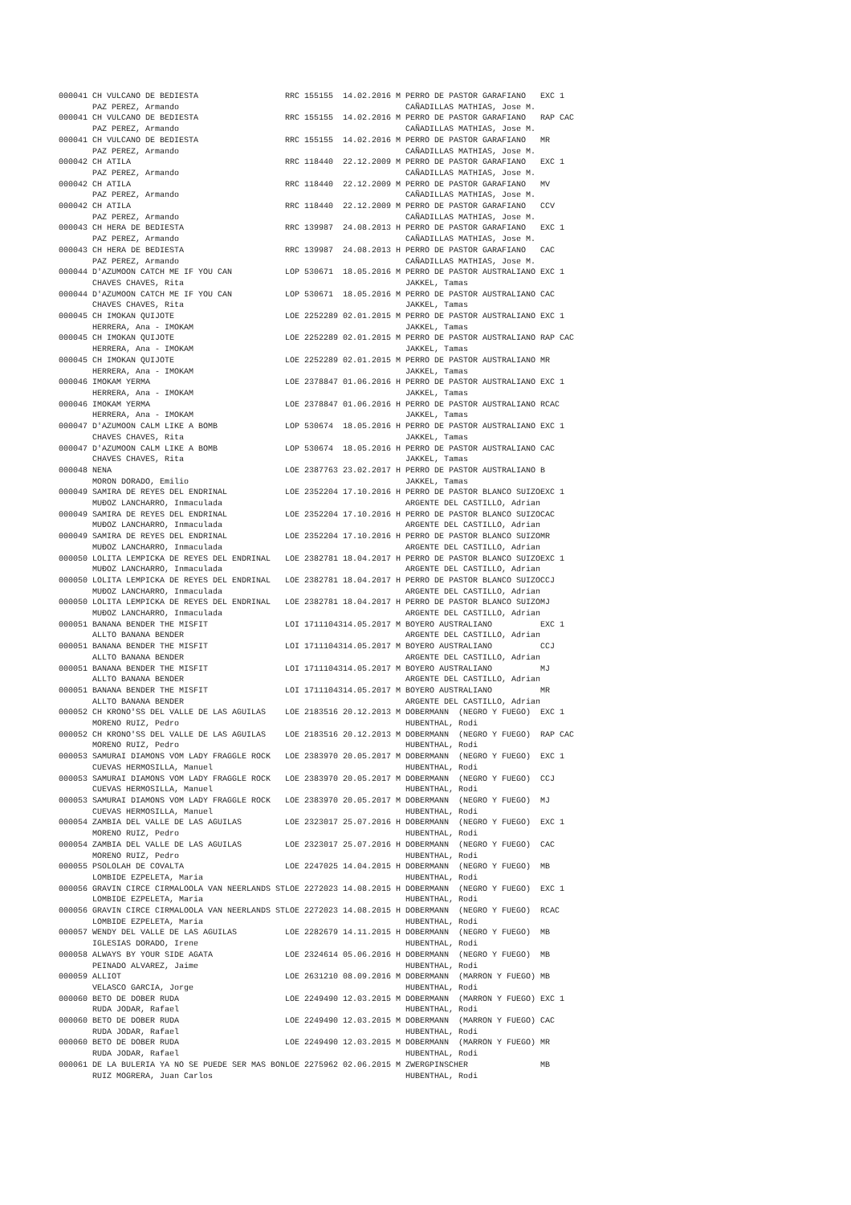| 000041 CH VULCANO DE BEDIESTA | RRC 155155 | 14.02.2016 M PERRO DE PASTOR GARAFIANO | EXC 1 |
| PAZ PEREZ, Armando | | CAÑADILLAS MATHIAS, Jose M. | |
| 000041 CH VULCANO DE BEDIESTA | RRC 155155 | 14.02.2016 M PERRO DE PASTOR GARAFIANO | RAP CAC |
| PAZ PEREZ, Armando | | CAÑADILLAS MATHIAS, Jose M. | |
| 000041 CH VULCANO DE BEDIESTA | RRC 155155 | 14.02.2016 M PERRO DE PASTOR GARAFIANO | MR |
| PAZ PEREZ, Armando | | CAÑADILLAS MATHIAS, Jose M. | |
| 000042 CH ATILA | RRC 118440 | 22.12.2009 M PERRO DE PASTOR GARAFIANO | EXC 1 |
| PAZ PEREZ, Armando | | CAÑADILLAS MATHIAS, Jose M. | |
| 000042 CH ATILA | RRC 118440 | 22.12.2009 M PERRO DE PASTOR GARAFIANO | MV |
| PAZ PEREZ, Armando | | CAÑADILLAS MATHIAS, Jose M. | |
| 000042 CH ATILA | RRC 118440 | 22.12.2009 M PERRO DE PASTOR GARAFIANO | CCV |
| PAZ PEREZ, Armando | | CAÑADILLAS MATHIAS, Jose M. | |
| 000043 CH HERA DE BEDIESTA | RRC 139987 | 24.08.2013 H PERRO DE PASTOR GARAFIANO | EXC 1 |
| PAZ PEREZ, Armando | | CAÑADILLAS MATHIAS, Jose M. | |
| 000043 CH HERA DE BEDIESTA | RRC 139987 | 24.08.2013 H PERRO DE PASTOR GARAFIANO | CAC |
| PAZ PEREZ, Armando | | CAÑADILLAS MATHIAS, Jose M. | |
| 000044 D'AZUMOON CATCH ME IF YOU CAN | LOP 530671 | 18.05.2016 M PERRO DE PASTOR AUSTRALIANO | EXC 1 |
| CHAVES CHAVES, Rita | | JAKKEL, Tamas | |
| 000044 D'AZUMOON CATCH ME IF YOU CAN | LOP 530671 | 18.05.2016 M PERRO DE PASTOR AUSTRALIANO | CAC |
| CHAVES CHAVES, Rita | | JAKKEL, Tamas | |
| 000045 CH IMOKAN QUIJOTE | LOE 2252289 | 02.01.2015 M PERRO DE PASTOR AUSTRALIANO | EXC 1 |
| HERRERA, Ana - IMOKAM | | JAKKEL, Tamas | |
| 000045 CH IMOKAN QUIJOTE | LOE 2252289 | 02.01.2015 M PERRO DE PASTOR AUSTRALIANO | RAP CAC |
| HERRERA, Ana - IMOKAM | | JAKKEL, Tamas | |
| 000045 CH IMOKAN QUIJOTE | LOE 2252289 | 02.01.2015 M PERRO DE PASTOR AUSTRALIANO | MR |
| HERRERA, Ana - IMOKAM | | JAKKEL, Tamas | |
| 000046 IMOKAM YERMA | LOE 2378847 | 01.06.2016 H PERRO DE PASTOR AUSTRALIANO | EXC 1 |
| HERRERA, Ana - IMOKAM | | JAKKEL, Tamas | |
| 000046 IMOKAM YERMA | LOE 2378847 | 01.06.2016 H PERRO DE PASTOR AUSTRALIANO | RCAC |
| HERRERA, Ana - IMOKAM | | JAKKEL, Tamas | |
| 000047 D'AZUMOON CALM LIKE A BOMB | LOP 530674 | 18.05.2016 H PERRO DE PASTOR AUSTRALIANO | EXC 1 |
| CHAVES CHAVES, Rita | | JAKKEL, Tamas | |
| 000047 D'AZUMOON CALM LIKE A BOMB | LOP 530674 | 18.05.2016 H PERRO DE PASTOR AUSTRALIANO | CAC |
| CHAVES CHAVES, Rita | | JAKKEL, Tamas | |
| 000048 NENA | LOE 2387763 | 23.02.2017 H PERRO DE PASTOR AUSTRALIANO | B |
| MORON DORADO, Emilio | | JAKKEL, Tamas | |
| 000049 SAMIRA DE REYES DEL ENDRINAL | LOE 2352204 | 17.10.2016 H PERRO DE PASTOR BLANCO SUIZO | EXC 1 |
| MUĐOZ LANCHARRO, Inmaculada | | ARGENTE DEL CASTILLO, Adrian | |
| 000049 SAMIRA DE REYES DEL ENDRINAL | LOE 2352204 | 17.10.2016 H PERRO DE PASTOR BLANCO SUIZO | CAC |
| MUĐOZ LANCHARRO, Inmaculada | | ARGENTE DEL CASTILLO, Adrian | |
| 000049 SAMIRA DE REYES DEL ENDRINAL | LOE 2352204 | 17.10.2016 H PERRO DE PASTOR BLANCO SUIZO | MR |
| MUĐOZ LANCHARRO, Inmaculada | | ARGENTE DEL CASTILLO, Adrian | |
| 000050 LOLITA LEMPICKA DE REYES DEL ENDRINAL | LOE 2382781 | 18.04.2017 H PERRO DE PASTOR BLANCO SUIZO | EXC 1 |
| MUĐOZ LANCHARRO, Inmaculada | | ARGENTE DEL CASTILLO, Adrian | |
| 000050 LOLITA LEMPICKA DE REYES DEL ENDRINAL | LOE 2382781 | 18.04.2017 H PERRO DE PASTOR BLANCO SUIZO | CCJ |
| MUĐOZ LANCHARRO, Inmaculada | | ARGENTE DEL CASTILLO, Adrian | |
| 000050 LOLITA LEMPICKA DE REYES DEL ENDRINAL | LOE 2382781 | 18.04.2017 H PERRO DE PASTOR BLANCO SUIZO | MJ |
| MUĐOZ LANCHARRO, Inmaculada | | ARGENTE DEL CASTILLO, Adrian | |
| 000051 BANANA BENDER THE MISFIT | LOI 17111043 | 14.05.2017 M BOYERO AUSTRALIANO | EXC 1 |
| ALLTO BANANA BENDER | | ARGENTE DEL CASTILLO, Adrian | |
| 000051 BANANA BENDER THE MISFIT | LOI 17111043 | 14.05.2017 M BOYERO AUSTRALIANO | CCJ |
| ALLTO BANANA BENDER | | ARGENTE DEL CASTILLO, Adrian | |
| 000051 BANANA BENDER THE MISFIT | LOI 17111043 | 14.05.2017 M BOYERO AUSTRALIANO | MJ |
| ALLTO BANANA BENDER | | ARGENTE DEL CASTILLO, Adrian | |
| 000051 BANANA BENDER THE MISFIT | LOI 17111043 | 14.05.2017 M BOYERO AUSTRALIANO | MR |
| ALLTO BANANA BENDER | | ARGENTE DEL CASTILLO, Adrian | |
| 000052 CH KRONO'SS DEL VALLE DE LAS AGUILAS | LOE 2183516 | 20.12.2013 M DOBERMANN (NEGRO Y FUEGO) | EXC 1 |
| MORENO RUIZ, Pedro | | HUBENTHAL, Rodi | |
| 000052 CH KRONO'SS DEL VALLE DE LAS AGUILAS | LOE 2183516 | 20.12.2013 M DOBERMANN (NEGRO Y FUEGO) | RAP CAC |
| MORENO RUIZ, Pedro | | HUBENTHAL, Rodi | |
| 000053 SAMURAI DIAMONS VOM LADY FRAGGLE ROCK | LOE 2383970 | 20.05.2017 M DOBERMANN (NEGRO Y FUEGO) | EXC 1 |
| CUEVAS HERMOSILLA, Manuel | | HUBENTHAL, Rodi | |
| 000053 SAMURAI DIAMONS VOM LADY FRAGGLE ROCK | LOE 2383970 | 20.05.2017 M DOBERMANN (NEGRO Y FUEGO) | CCJ |
| CUEVAS HERMOSILLA, Manuel | | HUBENTHAL, Rodi | |
| 000053 SAMURAI DIAMONS VOM LADY FRAGGLE ROCK | LOE 2383970 | 20.05.2017 M DOBERMANN (NEGRO Y FUEGO) | MJ |
| CUEVAS HERMOSILLA, Manuel | | HUBENTHAL, Rodi | |
| 000054 ZAMBIA DEL VALLE DE LAS AGUILAS | LOE 2323017 | 25.07.2016 H DOBERMANN (NEGRO Y FUEGO) | EXC 1 |
| MORENO RUIZ, Pedro | | HUBENTHAL, Rodi | |
| 000054 ZAMBIA DEL VALLE DE LAS AGUILAS | LOE 2323017 | 25.07.2016 H DOBERMANN (NEGRO Y FUEGO) | CAC |
| MORENO RUIZ, Pedro | | HUBENTHAL, Rodi | |
| 000055 PSOLOLAH DE COVALTA | LOE 2247025 | 14.04.2015 H DOBERMANN (NEGRO Y FUEGO) | MB |
| LOMBIDE EZPELETA, Maria | | HUBENTHAL, Rodi | |
| 000056 GRAVIN CIRCE CIRMALOOLA VAN NEERLANDS ST | LOE 2272023 | 14.08.2015 H DOBERMANN (NEGRO Y FUEGO) | EXC 1 |
| LOMBIDE EZPELETA, Maria | | HUBENTHAL, Rodi | |
| 000056 GRAVIN CIRCE CIRMALOOLA VAN NEERLANDS ST | LOE 2272023 | 14.08.2015 H DOBERMANN (NEGRO Y FUEGO) | RCAC |
| LOMBIDE EZPELETA, Maria | | HUBENTHAL, Rodi | |
| 000057 WENDY DEL VALLE DE LAS AGUILAS | LOE 2282679 | 14.11.2015 H DOBERMANN (NEGRO Y FUEGO) | MB |
| IGLESIAS DORADO, Irene | | HUBENTHAL, Rodi | |
| 000058 ALWAYS BY YOUR SIDE AGATA | LOE 2324614 | 05.06.2016 H DOBERMANN (NEGRO Y FUEGO) | MB |
| PEINADO ALVAREZ, Jaime | | HUBENTHAL, Rodi | |
| 000059 ALLIOT | LOE 2631210 | 08.09.2016 M DOBERMANN (MARRON Y FUEGO) | MB |
| VELASCO GARCIA, Jorge | | HUBENTHAL, Rodi | |
| 000060 BETO DE DOBER RUDA | LOE 2249490 | 12.03.2015 M DOBERMANN (MARRON Y FUEGO) | EXC 1 |
| RUDA JODAR, Rafael | | HUBENTHAL, Rodi | |
| 000060 BETO DE DOBER RUDA | LOE 2249490 | 12.03.2015 M DOBERMANN (MARRON Y FUEGO) | CAC |
| RUDA JODAR, Rafael | | HUBENTHAL, Rodi | |
| 000060 BETO DE DOBER RUDA | LOE 2249490 | 12.03.2015 M DOBERMANN (MARRON Y FUEGO) | MR |
| RUDA JODAR, Rafael | | HUBENTHAL, Rodi | |
| 000061 DE LA BULERIA YA NO SE PUEDE SER MAS BON | LOE 2275962 | 02.06.2015 M ZWERGPINSCHER | MB |
| RUIZ MOGRERA, Juan Carlos | | HUBENTHAL, Rodi | |